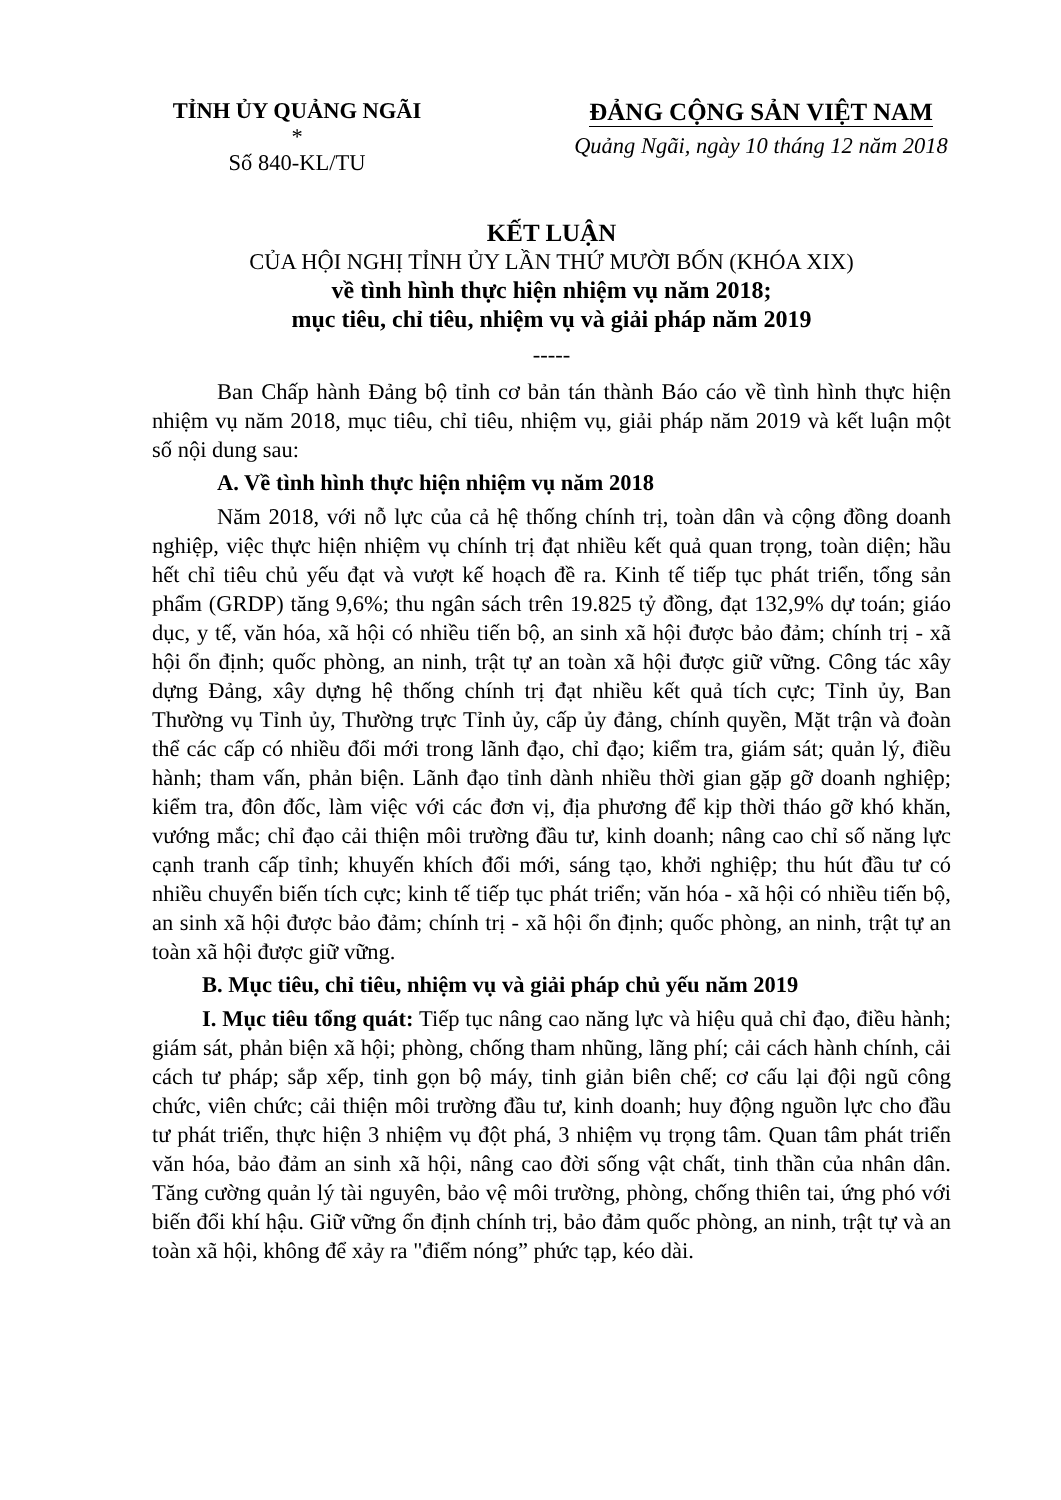TỈNH ỦY QUẢNG NGÃI
*
Số 840-KL/TU
ĐẢNG CỘNG SẢN VIỆT NAM
Quảng Ngãi, ngày 10 tháng 12 năm 2018
KẾT LUẬN
CỦA HỘI NGHỊ TỈNH ỦY LẦN THỨ MƯỜI BỐN (KHÓA XIX)
về tình hình thực hiện nhiệm vụ năm 2018;
mục tiêu, chỉ tiêu, nhiệm vụ và giải pháp năm 2019
-----
Ban Chấp hành Đảng bộ tỉnh cơ bản tán thành Báo cáo về tình hình thực hiện nhiệm vụ năm 2018, mục tiêu, chỉ tiêu, nhiệm vụ, giải pháp năm 2019 và kết luận một số nội dung sau:
A. Về tình hình thực hiện nhiệm vụ năm 2018
Năm 2018, với nỗ lực của cả hệ thống chính trị, toàn dân và cộng đồng doanh nghiệp, việc thực hiện nhiệm vụ chính trị đạt nhiều kết quả quan trọng, toàn diện; hầu hết chỉ tiêu chủ yếu đạt và vượt kế hoạch đề ra. Kinh tế tiếp tục phát triển, tổng sản phẩm (GRDP) tăng 9,6%; thu ngân sách trên 19.825 tỷ đồng, đạt 132,9% dự toán; giáo dục, y tế, văn hóa, xã hội có nhiều tiến bộ, an sinh xã hội được bảo đảm; chính trị - xã hội ổn định; quốc phòng, an ninh, trật tự an toàn xã hội được giữ vững. Công tác xây dựng Đảng, xây dựng hệ thống chính trị đạt nhiều kết quả tích cực; Tỉnh ủy, Ban Thường vụ Tỉnh ủy, Thường trực Tỉnh ủy, cấp ủy đảng, chính quyền, Mặt trận và đoàn thể các cấp có nhiều đổi mới trong lãnh đạo, chỉ đạo; kiểm tra, giám sát; quản lý, điều hành; tham vấn, phản biện. Lãnh đạo tỉnh dành nhiều thời gian gặp gỡ doanh nghiệp; kiểm tra, đôn đốc, làm việc với các đơn vị, địa phương để kịp thời tháo gỡ khó khăn, vướng mắc; chỉ đạo cải thiện môi trường đầu tư, kinh doanh; nâng cao chỉ số năng lực cạnh tranh cấp tỉnh; khuyến khích đổi mới, sáng tạo, khởi nghiệp; thu hút đầu tư có nhiều chuyển biến tích cực; kinh tế tiếp tục phát triển; văn hóa - xã hội có nhiều tiến bộ, an sinh xã hội được bảo đảm; chính trị - xã hội ổn định; quốc phòng, an ninh, trật tự an toàn xã hội được giữ vững.
B. Mục tiêu, chỉ tiêu, nhiệm vụ và giải pháp chủ yếu năm 2019
I. Mục tiêu tổng quát: Tiếp tục nâng cao năng lực và hiệu quả chỉ đạo, điều hành; giám sát, phản biện xã hội; phòng, chống tham nhũng, lãng phí; cải cách hành chính, cải cách tư pháp; sắp xếp, tinh gọn bộ máy, tinh giản biên chế; cơ cấu lại đội ngũ công chức, viên chức; cải thiện môi trường đầu tư, kinh doanh; huy động nguồn lực cho đầu tư phát triển, thực hiện 3 nhiệm vụ đột phá, 3 nhiệm vụ trọng tâm. Quan tâm phát triển văn hóa, bảo đảm an sinh xã hội, nâng cao đời sống vật chất, tinh thần của nhân dân. Tăng cường quản lý tài nguyên, bảo vệ môi trường, phòng, chống thiên tai, ứng phó với biến đổi khí hậu. Giữ vững ổn định chính trị, bảo đảm quốc phòng, an ninh, trật tự và an toàn xã hội, không để xảy ra "điểm nóng” phức tạp, kéo dài.